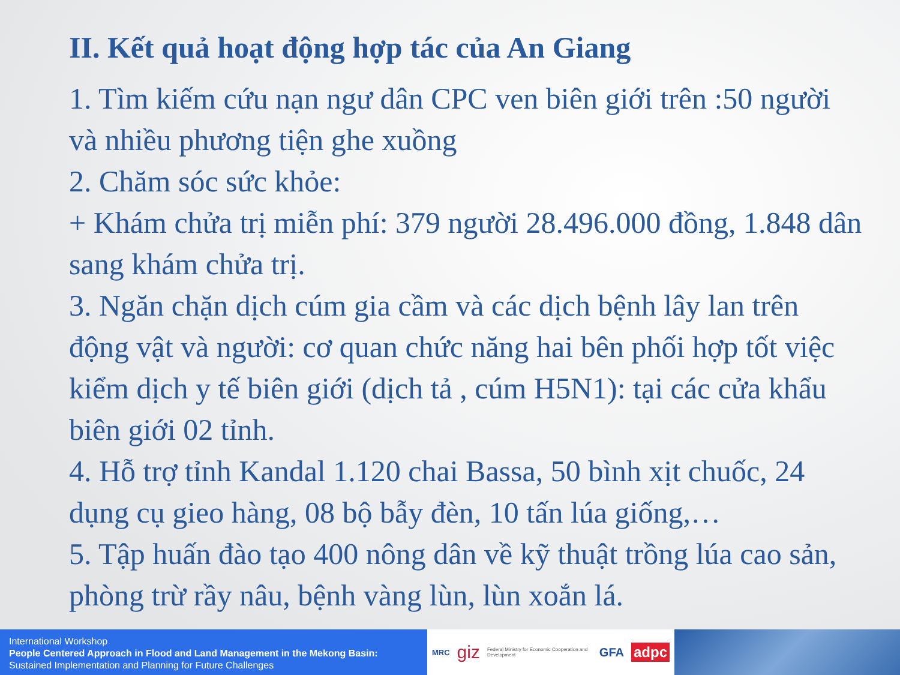II. Kết quả hoạt động hợp tác của An Giang
1. Tìm kiếm cứu nạn ngư dân CPC ven biên giới trên :50 người và nhiều phương tiện ghe xuồng
2. Chăm sóc sức khỏe:
+ Khám chửa trị miễn phí: 379 người 28.496.000 đồng, 1.848 dân sang khám chửa trị.
3. Ngăn chặn dịch cúm gia cầm và các dịch bệnh lây lan trên động vật và người: cơ quan chức năng hai bên phối hợp tốt việc kiểm dịch y tế biên giới (dịch tả , cúm H5N1): tại các cửa khẩu biên giới 02 tỉnh.
4. Hỗ trợ tỉnh Kandal 1.120 chai Bassa, 50 bình xịt chuốc, 24 dụng cụ gieo hàng, 08 bộ bẫy đèn, 10 tấn lúa giống,…
5. Tập huấn đào tạo 400 nông dân về kỹ thuật trồng lúa cao sản, phòng trừ rầy nâu, bệnh vàng lùn, lùn xoắn lá.
International Workshop
People Centered Approach in Flood and Land Management in the Mekong Basin:
Sustained Implementation and Planning for Future Challenges
MRC giz Federal Ministry for Economic Cooperation and Development GFA adpc